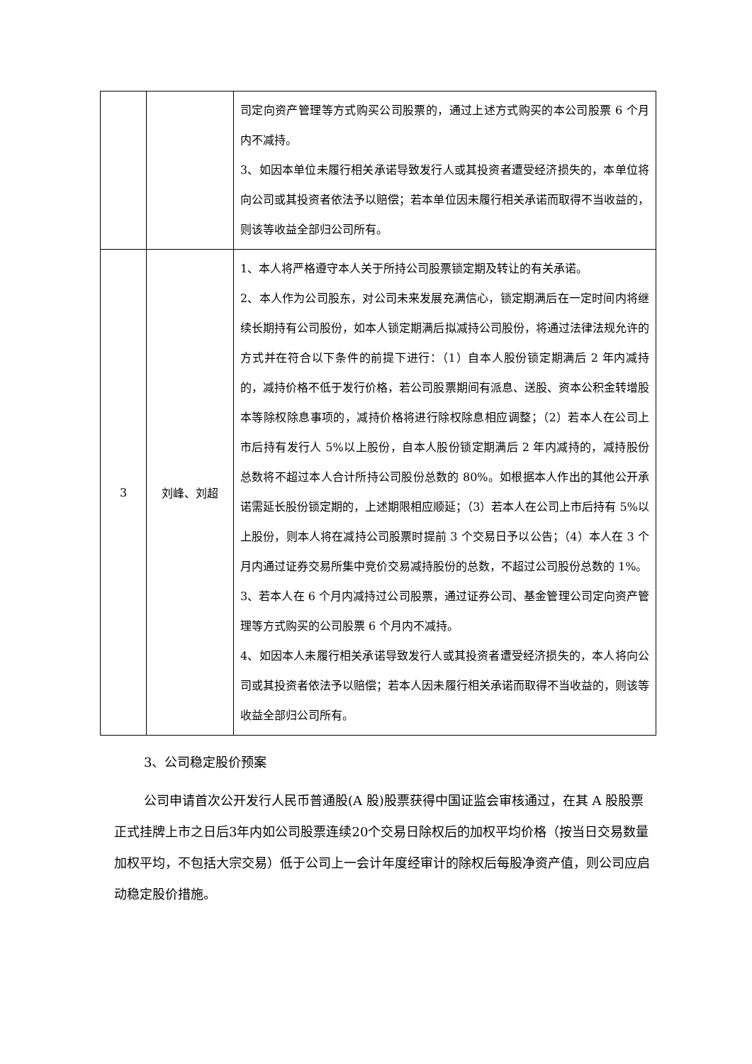| | | 司定向资产管理等方式购买公司股票的，通过上述方式购买的本公司股票 6 个月内不减持。 3、如因本单位未履行相关承诺导致发行人或其投资者遭受经济损失的，本单位将向公司或其投资者依法予以赔偿；若本单位因未履行相关承诺而取得不当收益的，则该等收益全部归公司所有。 |
| 3 | 刘峰、刘超 | 1、本人将严格遵守本人关于所持公司股票锁定期及转让的有关承诺。 2、本人作为公司股东，对公司未来发展充满信心，锁定期满后在一定时间内将继续长期持有公司股份，如本人锁定期满后拟减持公司股份，将通过法律法规允许的方式并在符合以下条件的前提下进行：（1）自本人股份锁定期满后 2 年内减持的，减持价格不低于发行价格，若公司股票期间有派息、送股、资本公积金转增股本等除权除息事项的，减持价格将进行除权除息相应调整；（2）若本人在公司上市后持有发行人 5%以上股份，自本人股份锁定期满后 2 年内减持的，减持股份总数将不超过本人合计所持公司股份总数的 80%。如根据本人作出的其他公开承诺需延长股份锁定期的，上述期限相应顺延；（3）若本人在公司上市后持有 5%以上股份，则本人将在减持公司股票时提前 3 个交易日予以公告；（4）本人在 3 个月内通过证券交易所集中竞价交易减持股份的总数，不超过公司股份总数的 1%。 3、若本人在 6 个月内减持过公司股票，通过证券公司、基金管理公司定向资产管理等方式购买的公司股票 6 个月内不减持。 4、如因本人未履行相关承诺导致发行人或其投资者遭受经济损失的，本人将向公司或其投资者依法予以赔偿；若本人因未履行相关承诺而取得不当收益的，则该等收益全部归公司所有。 |
3、公司稳定股价预案
公司申请首次公开发行人民币普通股(A 股)股票获得中国证监会审核通过，在其 A 股股票正式挂牌上市之日后3年内如公司股票连续20个交易日除权后的加权平均价格（按当日交易数量加权平均，不包括大宗交易）低于公司上一会计年度经审计的除权后每股净资产值，则公司应启动稳定股价措施。